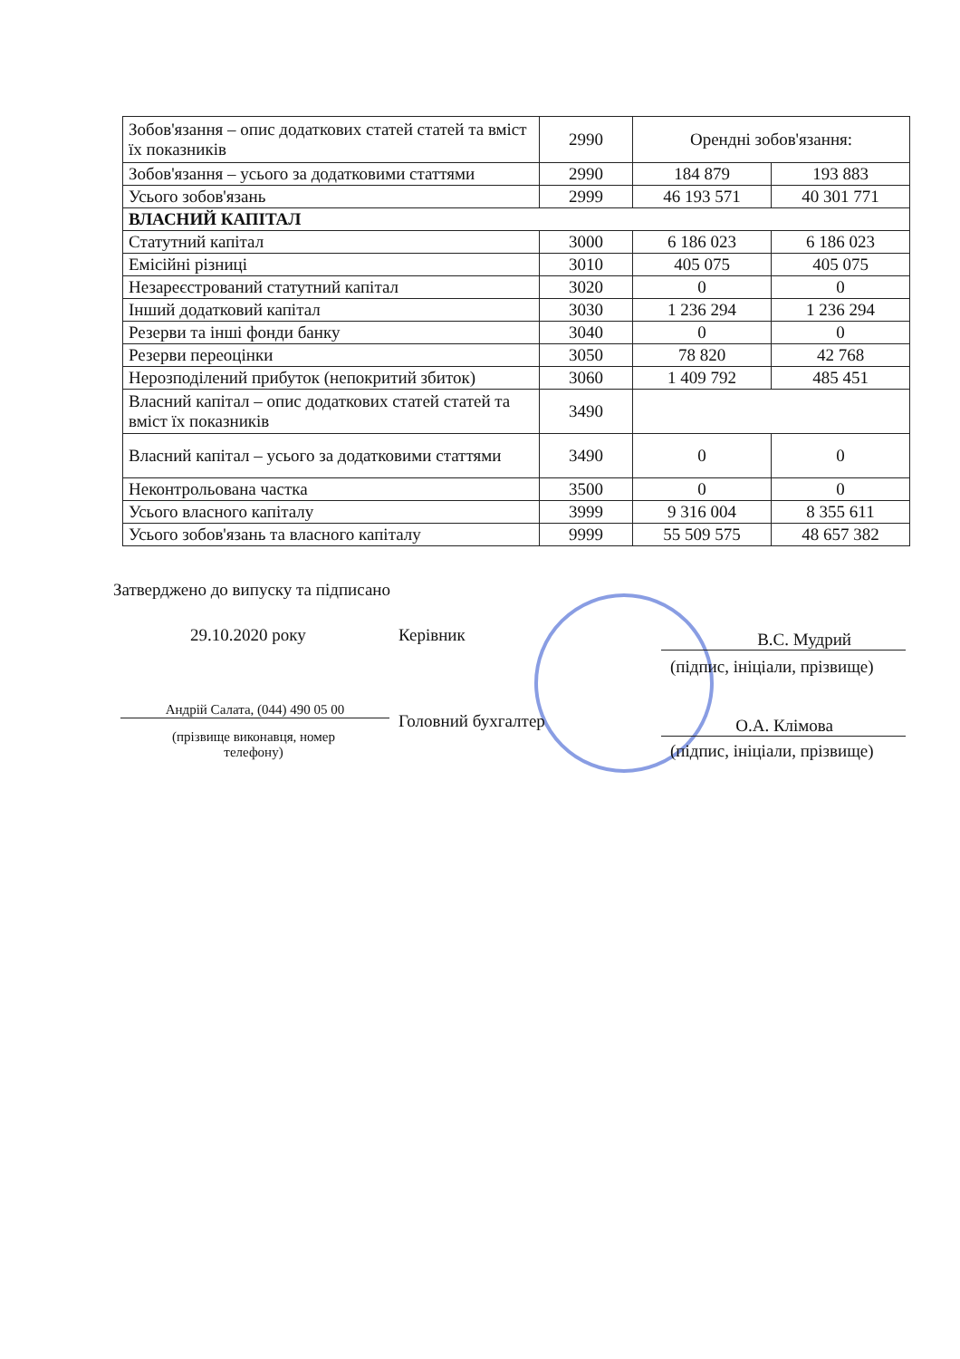| Зобов'язання – опис додаткових статей статей та вміст їх показників | 2990 | Орендні зобов'язання: | |
| Зобов'язання – усього за додатковими статтями | 2990 | 184 879 | 193 883 |
| Усього зобов'язань | 2999 | 46 193 571 | 40 301 771 |
| ВЛАСНИЙ КАПІТАЛ | | | |
| Статутний капітал | 3000 | 6 186 023 | 6 186 023 |
| Емісійні різниці | 3010 | 405 075 | 405 075 |
| Незареєстрований статутний капітал | 3020 | 0 | 0 |
| Інший додатковий капітал | 3030 | 1 236 294 | 1 236 294 |
| Резерви та інші фонди банку | 3040 | 0 | 0 |
| Резерви переоцінки | 3050 | 78 820 | 42 768 |
| Нерозподілений прибуток (непокритий збиток) | 3060 | 1 409 792 | 485 451 |
| Власний капітал – опис додаткових статей статей та вміст їх показників | 3490 | | |
| Власний капітал – усього за додатковими статтями | 3490 | 0 | 0 |
| Неконтрольована частка | 3500 | 0 | 0 |
| Усього власного капіталу | 3999 | 9 316 004 | 8 355 611 |
| Усього зобов'язань та власного капіталу | 9999 | 55 509 575 | 48 657 382 |
Затверджено до випуску та підписано
29.10.2020 року Керівник В.С. Мудрий
(підпис, ініціали, прізвище)
Андрій Салата, (044) 490 05 00
Головний бухгалтер О.А. Клімова
(підпис, ініціали, прізвище)
(прізвище виконавця, номер телефону)